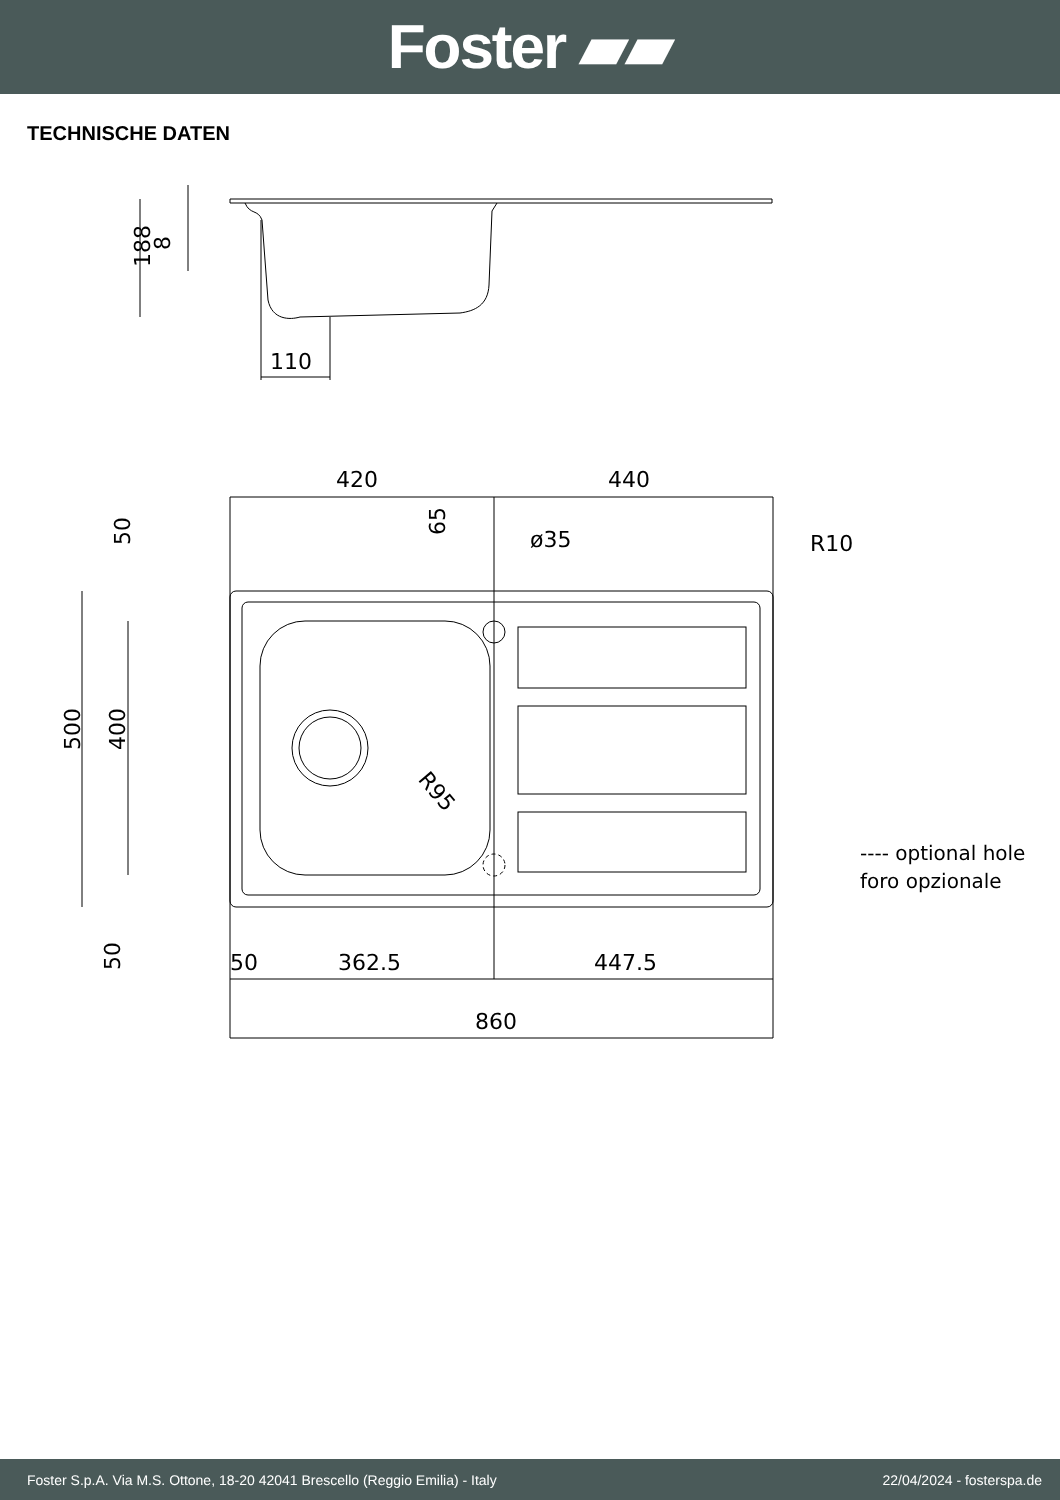Foster ▰▰
TECHNISCHE DATEN
188
8
110
420
440
ø35
R10
50
65
500
400
R95
50
50
362.5
447.5
860
---- optional hole
foro opzionale
Foster S.p.A. Via M.S. Ottone, 18-20 42041 Brescello (Reggio Emilia) - Italy 22/04/2024 - fosterspa.de